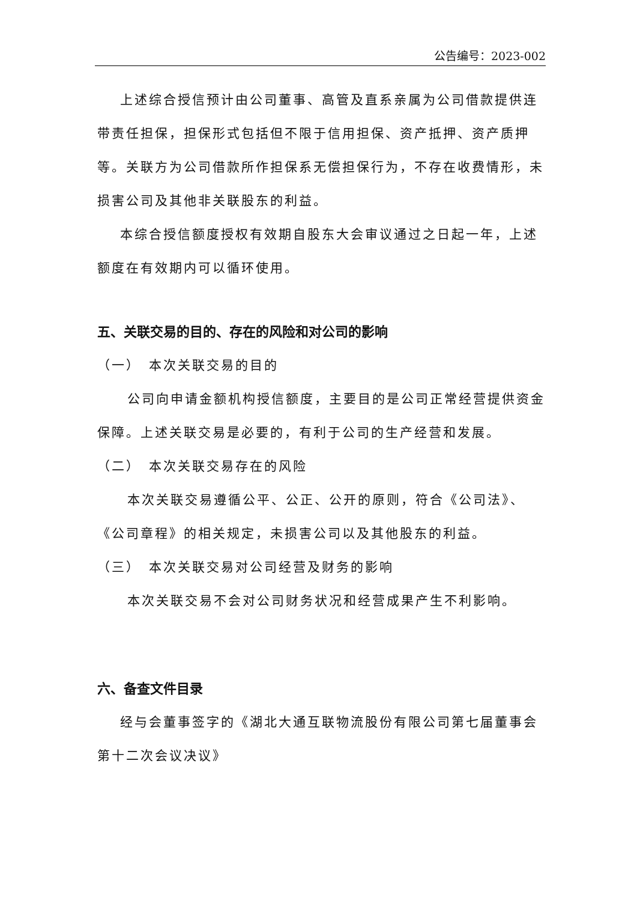公告编号：2023-002
上述综合授信预计由公司董事、高管及直系亲属为公司借款提供连带责任担保，担保形式包括但不限于信用担保、资产抵押、资产质押等。关联方为公司借款所作担保系无偿担保行为，不存在收费情形，未损害公司及其他非关联股东的利益。
本综合授信额度授权有效期自股东大会审议通过之日起一年，上述额度在有效期内可以循环使用。
五、关联交易的目的、存在的风险和对公司的影响
（一）　本次关联交易的目的
公司向申请金额机构授信额度，主要目的是公司正常经营提供资金保障。上述关联交易是必要的，有利于公司的生产经营和发展。
（二）　本次关联交易存在的风险
本次关联交易遵循公平、公正、公开的原则，符合《公司法》、《公司章程》的相关规定，未损害公司以及其他股东的利益。
（三）　本次关联交易对公司经营及财务的影响
本次关联交易不会对公司财务状况和经营成果产生不利影响。
六、备查文件目录
经与会董事签字的《湖北大通互联物流股份有限公司第七届董事会第十二次会议决议》